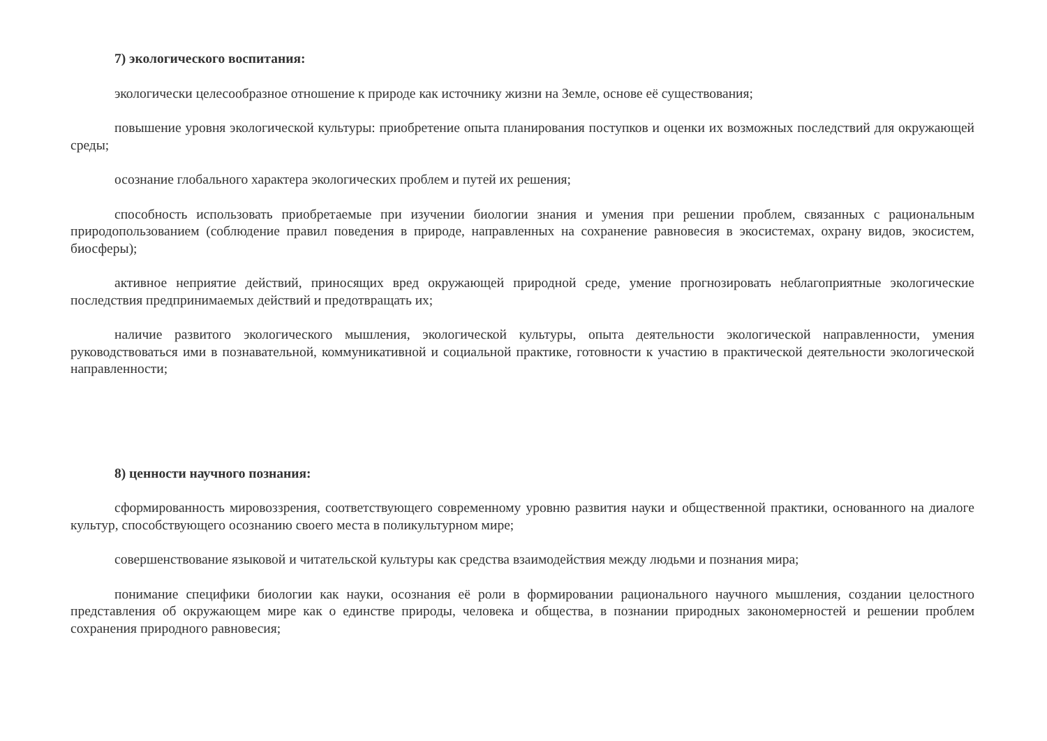7) экологического воспитания:
экологически целесообразное отношение к природе как источнику жизни на Земле, основе её существования;
повышение уровня экологической культуры: приобретение опыта планирования поступков и оценки их возможных последствий для окружающей среды;
осознание глобального характера экологических проблем и путей их решения;
способность использовать приобретаемые при изучении биологии знания и умения при решении проблем, связанных с рациональным природопользованием (соблюдение правил поведения в природе, направленных на сохранение равновесия в экосистемах, охрану видов, экосистем, биосферы);
активное неприятие действий, приносящих вред окружающей природной среде, умение прогнозировать неблагоприятные экологические последствия предпринимаемых действий и предотвращать их;
наличие развитого экологического мышления, экологической культуры, опыта деятельности экологической направленности, умения руководствоваться ими в познавательной, коммуникативной и социальной практике, готовности к участию в практической деятельности экологической направленности;
8) ценности научного познания:
сформированность мировоззрения, соответствующего современному уровню развития науки и общественной практики, основанного на диалоге культур, способствующего осознанию своего места в поликультурном мире;
совершенствование языковой и читательской культуры как средства взаимодействия между людьми и познания мира;
понимание специфики биологии как науки, осознания её роли в формировании рационального научного мышления, создании целостного представления об окружающем мире как о единстве природы, человека и общества, в познании природных закономерностей и решении проблем сохранения природного равновесия;